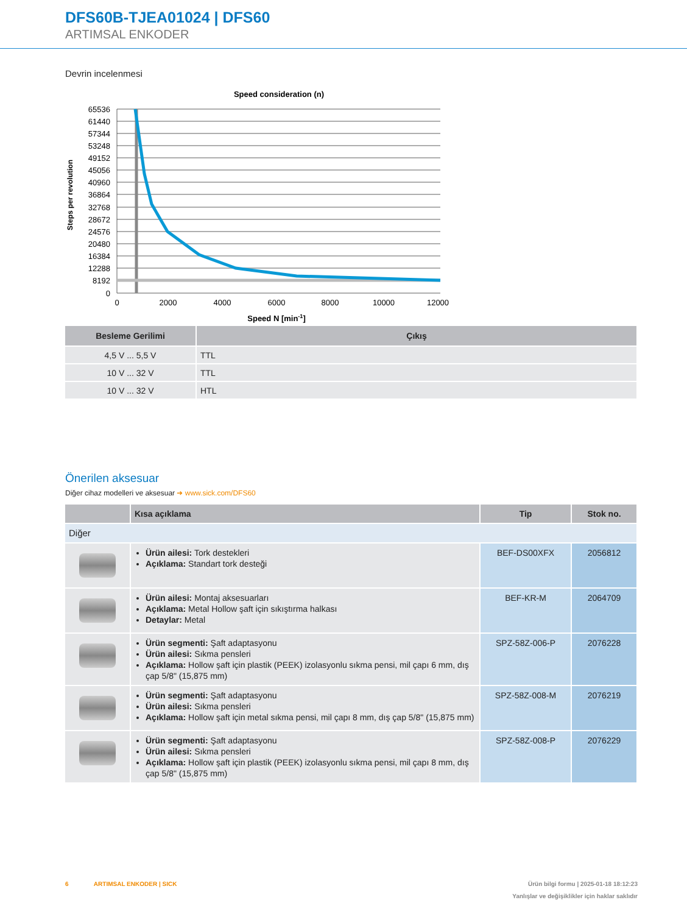DFS60B-TJEA01024 | DFS60
ARTIMSAL ENKODER
Devrin incelenmesi
Speed consideration (n)
65536
61440
57344
53248
49152
45056
40960
36864
32768
28672
24576
20480
16384
12288
8192
0
0
2000
4000
6000
8000
10000
12000
Speed N [min-1]
Steps per revolution
| Besleme Gerilimi | Çıkış |
| --- | --- |
| 4,5 V ... 5,5 V | TTL |
| 10 V ... 32 V | TTL |
| 10 V ... 32 V | HTL |
Önerilen aksesuar
Diğer cihaz modelleri ve aksesuar ➜ www.sick.com/DFS60
| | Kısa açıklama | Tip | Stok no. |
| --- | --- | --- | --- |
| Diğer | | | |
| | Ürün ailesi: Tork destekleri Açıklama: Standart tork desteği | BEF-DS00XFX | 2056812 |
| | Ürün ailesi: Montaj aksesuarları Açıklama: Metal Hollow şaft için sıkıştırma halkası Detaylar: Metal | BEF-KR-M | 2064709 |
| | Ürün segmenti: Şaft adaptasyonu Ürün ailesi: Sıkma pensleri Açıklama: Hollow şaft için plastik (PEEK) izolasyonlu sıkma pensi, mil çapı 6 mm, dış çap 5/8" (15,875 mm) | SPZ-58Z-006-P | 2076228 |
| | Ürün segmenti: Şaft adaptasyonu Ürün ailesi: Sıkma pensleri Açıklama: Hollow şaft için metal sıkma pensi, mil çapı 8 mm, dış çap 5/8" (15,875 mm) | SPZ-58Z-008-M | 2076219 |
| | Ürün segmenti: Şaft adaptasyonu Ürün ailesi: Sıkma pensleri Açıklama: Hollow şaft için plastik (PEEK) izolasyonlu sıkma pensi, mil çapı 8 mm, dış çap 5/8" (15,875 mm) | SPZ-58Z-008-P | 2076229 |
6 ARTIMSAL ENKODER | SICK
Ürün bilgi formu | 2025-01-18 18:12:23
Yanlışlar ve değişiklikler için haklar saklıdır